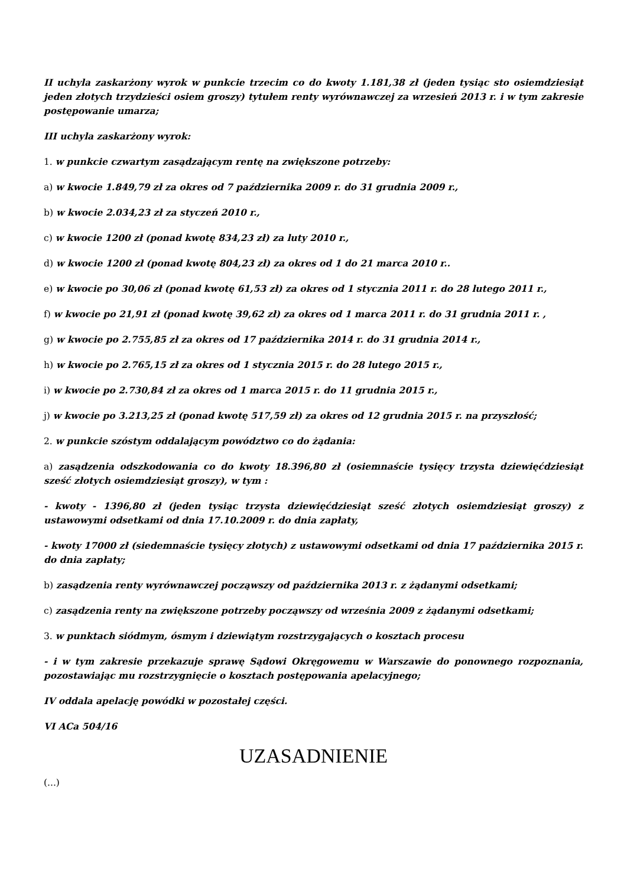II uchyla zaskarżony wyrok w punkcie trzecim co do kwoty 1.181,38 zł (jeden tysiąc sto osiemdziesiąt jeden złotych trzydzieści osiem groszy) tytułem renty wyrównawczej za wrzesień 2013 r. i w tym zakresie postępowanie umarza;
III uchyla zaskarżony wyrok:
1. w punkcie czwartym zasądzającym rentę na zwiększone potrzeby:
a) w kwocie 1.849,79 zł za okres od 7 października 2009 r. do 31 grudnia 2009 r.,
b) w kwocie 2.034,23 zł za styczeń 2010 r.,
c) w kwocie 1200 zł (ponad kwotę 834,23 zł) za luty 2010 r.,
d) w kwocie 1200 zł (ponad kwotę 804,23 zł) za okres od 1 do 21 marca 2010 r..
e) w kwocie po 30,06 zł (ponad kwotę 61,53 zł) za okres od 1 stycznia 2011 r. do 28 lutego 2011 r.,
f) w kwocie po 21,91 zł (ponad kwotę 39,62 zł) za okres od 1 marca 2011 r. do 31 grudnia 2011 r. ,
g) w kwocie po 2.755,85 zł za okres od 17 października 2014 r. do 31 grudnia 2014 r.,
h) w kwocie po 2.765,15 zł za okres od 1 stycznia 2015 r. do 28 lutego 2015 r.,
i) w kwocie po 2.730,84 zł za okres od 1 marca 2015 r. do 11 grudnia 2015 r.,
j) w kwocie po 3.213,25 zł (ponad kwotę 517,59 zł) za okres od 12 grudnia 2015 r. na przyszłość;
2. w punkcie szóstym oddalającym powództwo co do żądania:
a) zasądzenia odszkodowania co do kwoty 18.396,80 zł (osiemnaście tysięcy trzysta dziewięćdziesiąt sześć złotych osiemdziesiąt groszy), w tym :
- kwoty - 1396,80 zł (jeden tysiąc trzysta dziewięćdziesiąt sześć złotych osiemdziesiąt groszy) z ustawowymi odsetkami od dnia 17.10.2009 r. do dnia zapłaty,
- kwoty 17000 zł (siedemnaście tysięcy złotych) z ustawowymi odsetkami od dnia 17 października 2015 r. do dnia zapłaty;
b) zasądzenia renty wyrównawczej począwszy od października 2013 r. z żądanymi odsetkami;
c) zasądzenia renty na zwiększone potrzeby począwszy od września 2009 z żądanymi odsetkami;
3. w punktach siódmym, ósmym i dziewiątym rozstrzygających o kosztach procesu
- i w tym zakresie przekazuje sprawę Sądowi Okręgowemu w Warszawie do ponownego rozpoznania, pozostawiając mu rozstrzygnięcie o kosztach postępowania apelacyjnego;
IV oddala apelację powódki w pozostałej części.
VI ACa 504/16
UZASADNIENIE
(...)